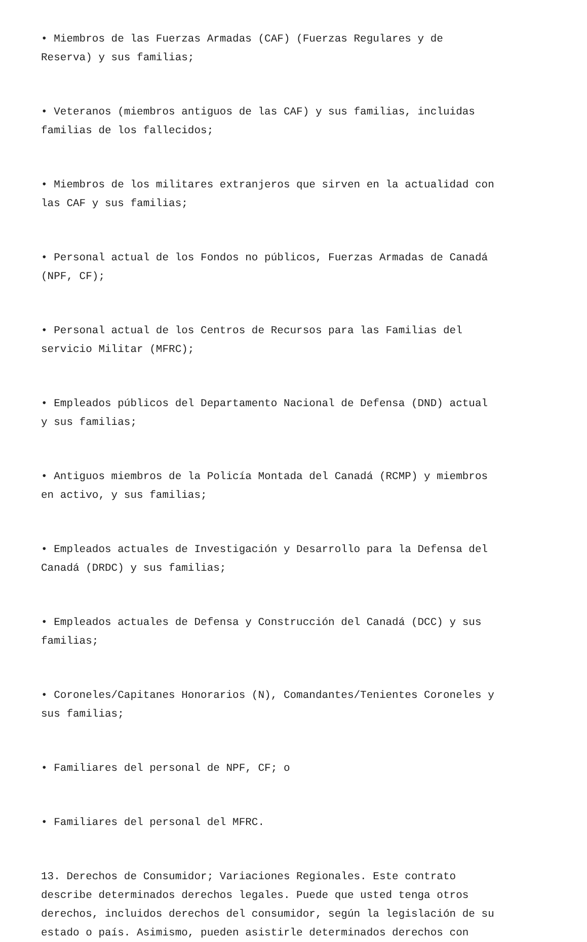• Miembros de las Fuerzas Armadas (CAF) (Fuerzas Regulares y de Reserva) y sus familias;
• Veteranos (miembros antiguos de las CAF) y sus familias, incluidas familias de los fallecidos;
• Miembros de los militares extranjeros que sirven en la actualidad con las CAF y sus familias;
• Personal actual de los Fondos no públicos, Fuerzas Armadas de Canadá (NPF, CF);
• Personal actual de los Centros de Recursos para las Familias del servicio Militar (MFRC);
• Empleados públicos del Departamento Nacional de Defensa (DND) actual y sus familias;
• Antiguos miembros de la Policía Montada del Canadá (RCMP) y miembros en activo, y sus familias;
• Empleados actuales de Investigación y Desarrollo para la Defensa del Canadá (DRDC) y sus familias;
• Empleados actuales de Defensa y Construcción del Canadá (DCC) y sus familias;
• Coroneles/Capitanes Honorarios (N), Comandantes/Tenientes Coroneles y sus familias;
• Familiares del personal de NPF, CF; o
• Familiares del personal del MFRC.
13. Derechos de Consumidor; Variaciones Regionales. Este contrato describe determinados derechos legales. Puede que usted tenga otros derechos, incluidos derechos del consumidor, según la legislación de su estado o país. Asimismo, pueden asistirle determinados derechos con